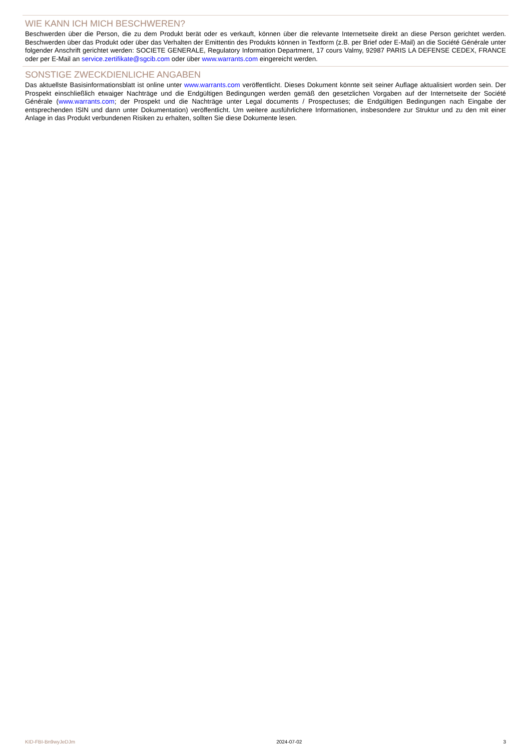WIE KANN ICH MICH BESCHWEREN?
Beschwerden über die Person, die zu dem Produkt berät oder es verkauft, können über die relevante Internetseite direkt an diese Person gerichtet werden. Beschwerden über das Produkt oder über das Verhalten der Emittentin des Produkts können in Textform (z.B. per Brief oder E-Mail) an die Société Générale unter folgender Anschrift gerichtet werden: SOCIETE GENERALE, Regulatory Information Department, 17 cours Valmy, 92987 PARIS LA DEFENSE CEDEX, FRANCE oder per E-Mail an service.zertifikate@sgcib.com oder über www.warrants.com eingereicht werden.
SONSTIGE ZWECKDIENLICHE ANGABEN
Das aktuellste Basisinformationsblatt ist online unter www.warrants.com veröffentlicht. Dieses Dokument könnte seit seiner Auflage aktualisiert worden sein. Der Prospekt einschließlich etwaiger Nachträge und die Endgültigen Bedingungen werden gemäß den gesetzlichen Vorgaben auf der Internetseite der Société Générale (www.warrants.com; der Prospekt und die Nachträge unter Legal documents / Prospectuses; die Endgültigen Bedingungen nach Eingabe der entsprechenden ISIN und dann unter Dokumentation) veröffentlicht. Um weitere ausführlichere Informationen, insbesondere zur Struktur und zu den mit einer Anlage in das Produkt verbundenen Risiken zu erhalten, sollten Sie diese Dokumente lesen.
KID-FBI-Bn9wyJeDJm 2024-07-02 3